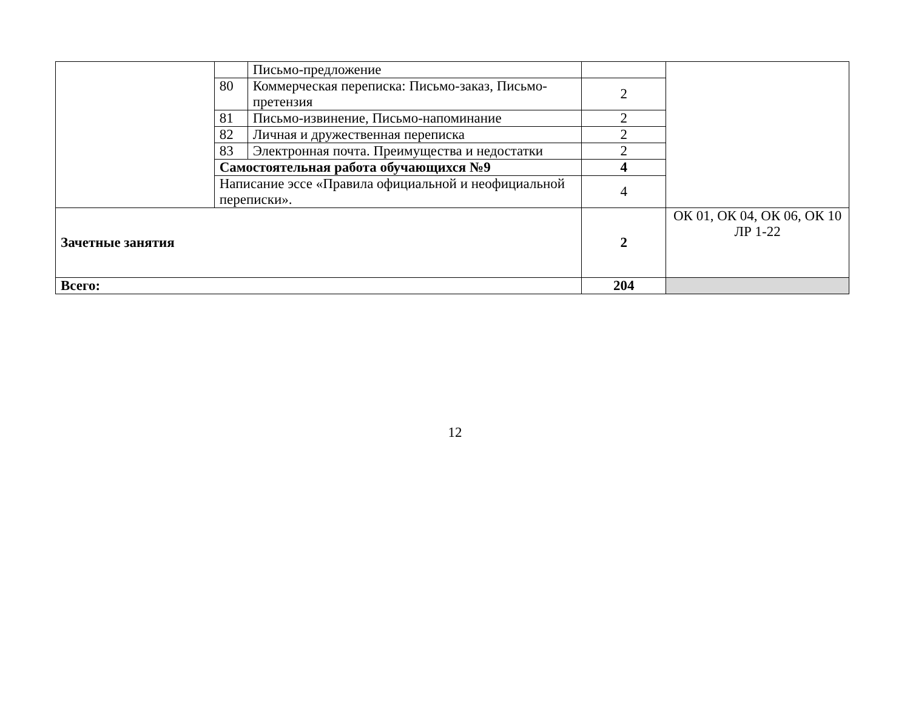| | | Письмо-предложение | | |
| | 80 | Коммерческая переписка: Письмо-заказ, Письмо-претензия | 2 | |
| | 81 | Письмо-извинение, Письмо-напоминание | 2 | |
| | 82 | Личная и дружественная переписка | 2 | |
| | 83 | Электронная почта. Преимущества и недостатки | 2 | |
| | Самостоятельная работа обучающихся №9 | | 4 | |
| | Написание эссе «Правила официальной и неофициальной переписки». | | 4 | |
| Зачетные занятия | | | 2 | ОК 01, ОК 04, ОК 06, ОК 10 ЛР 1-22 |
| Всего: | | | 204 | |
12